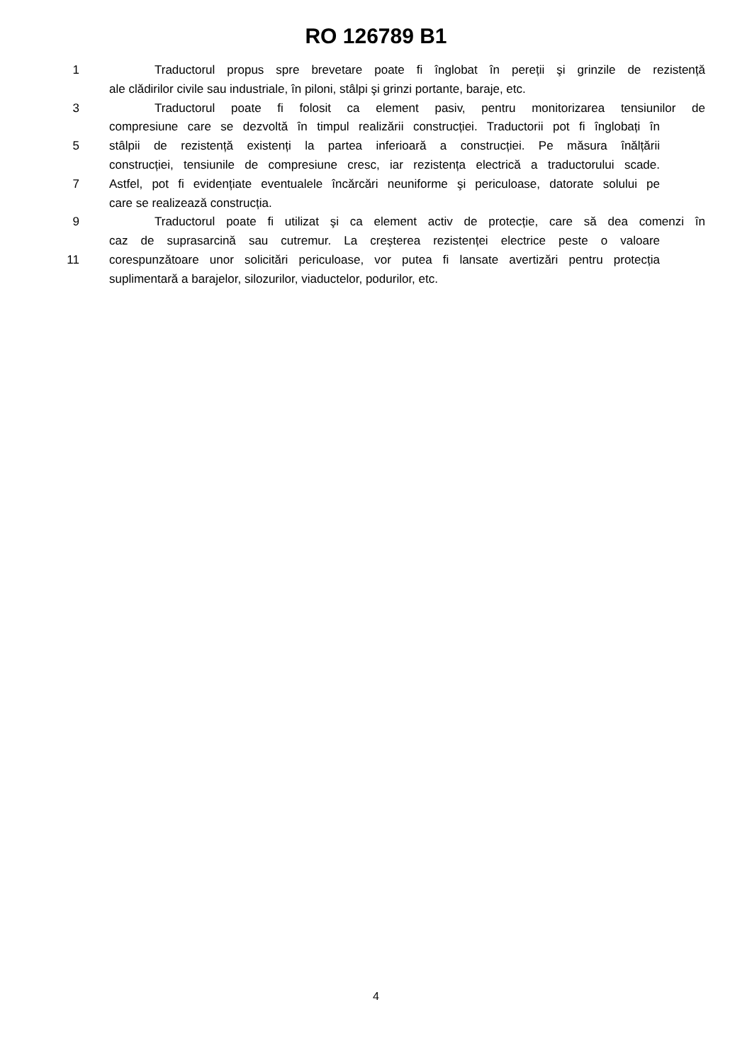RO 126789 B1
1 Traductorul propus spre brevetare poate fi înglobat în pereții şi grinzile de rezistență
ale clădirilor civile sau industriale, în piloni, stâlpi şi grinzi portante, baraje, etc.
3 Traductorul poate fi folosit ca element pasiv, pentru monitorizarea tensiunilor de
compresiune care se dezvoltă în timpul realizării construcției. Traductorii pot fi înglobați în
5 stâlpii de rezistență existenți la partea inferioară a construcției. Pe măsura înălțării
construcției, tensiunile de compresiune cresc, iar rezistența electrică a traductorului scade.
7 Astfel, pot fi evidențiate eventualele încărcări neuniforme şi periculoase, datorate solului pe
care se realizează construcția.
9 Traductorul poate fi utilizat şi ca element activ de protecție, care să dea comenzi în
caz de suprasarcină sau cutremur. La creşterea rezistenței electrice peste o valoare
11 corespunzătoare unor solicitări periculoase, vor putea fi lansate avertizări pentru protecția
suplimentară a barajelor, silozurilor, viaductelor, podurilor, etc.
4